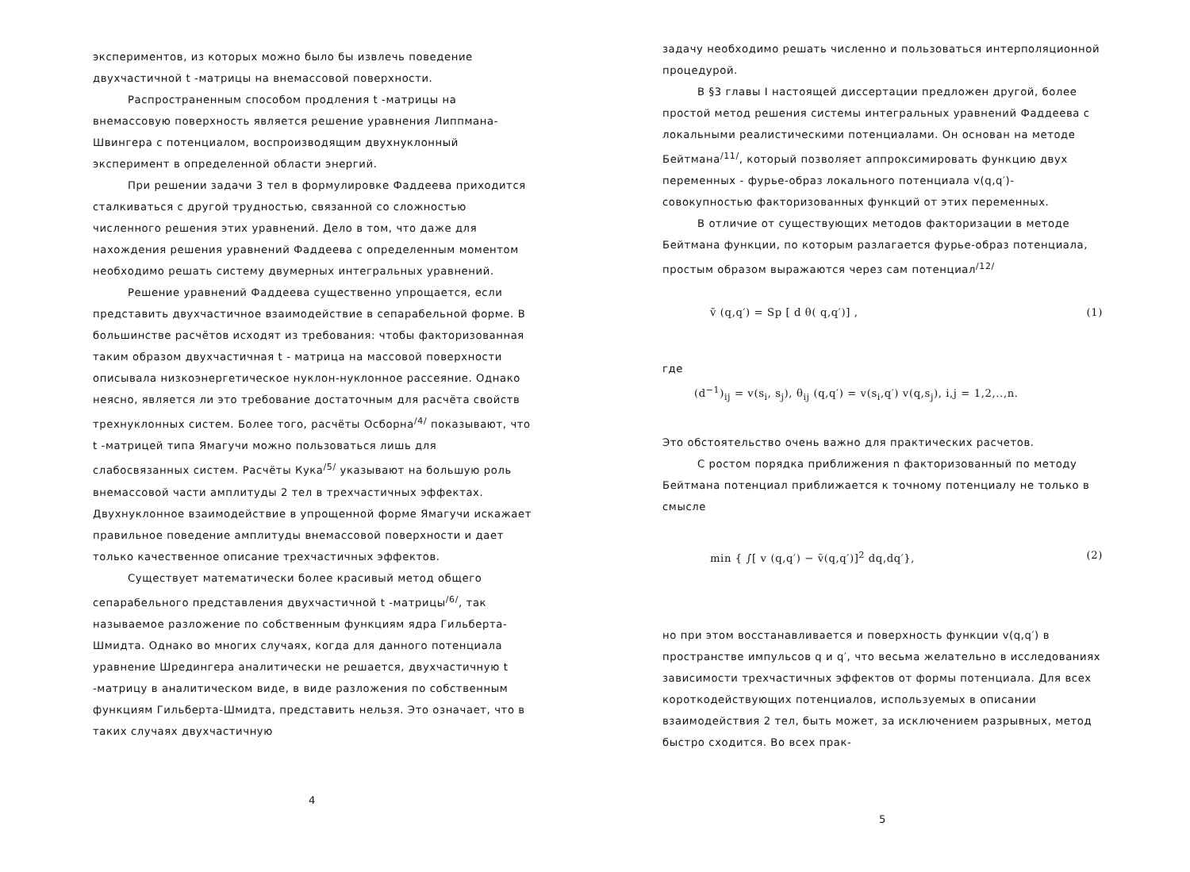экспериментов, из которых можно было бы извлечь поведение двухчастичной t -матрицы на внемассовой поверхности.
Распространенным способом продления t -матрицы на внемассовую поверхность является решение уравнения Липпмана-Швингера с потенциалом, воспроизводящим двухнуклонный эксперимент в определенной области энергий.
При решении задачи 3 тел в формулировке Фаддеева приходится сталкиваться с другой трудностью, связанной со сложностью численного решения этих уравнений. Дело в том, что даже для нахождения решения уравнений Фаддеева с определенным моментом необходимо решать систему двумерных интегральных уравнений.
Решение уравнений Фаддеева существенно упрощается, если представить двухчастичное взаимодействие в сепарабельной форме. В большинстве расчётов исходят из требования: чтобы факторизованная таким образом двухчастичная t - матрица на массовой поверхности описывала низкоэнергетическое нуклон-нуклонное рассеяние. Однако неясно, является ли это требование достаточным для расчёта свойств трехнуклонных систем. Более того, расчёты Осборна<sup>/4/</sup> показывают, что t -матрицей типа Ямагучи можно пользоваться лишь для слабосвязанных систем. Расчёты Кука<sup>/5/</sup> указывают на большую роль внемассовой части амплитуды 2 тел в трехчастичных эффектах. Двухнуклонное взаимодействие в упрощенной форме Ямагучи искажает правильное поведение амплитуды внемассовой поверхности и дает только качественное описание трехчастичных эффектов.
Существует математически более красивый метод общего сепарабельного представления двухчастичной t -матрицы<sup>/6/</sup>, так называемое разложение по собственным функциям ядра Гильберта-Шмидта. Однако во многих случаях, когда для данного потенциала уравнение Шредингера аналитически не решается, двухчастичную t -матрицу в аналитическом виде, в виде разложения по собственным функциям Гильберта-Шмидта, представить нельзя. Это означает, что в таких случаях двухчастичную
4
задачу необходимо решать численно и пользоваться интерполяционной процедурой.
В §3 главы I настоящей диссертации предложен другой, более простой метод решения системы интегральных уравнений Фаддеева с локальными реалистическими потенциалами. Он основан на методе Бейтмана<sup>/11/</sup>, который позволяет аппроксимировать функцию двух переменных - фурье-образ локального потенциала v(q,q′)-совокупностью факторизованных функций от этих переменных.
В отличие от существующих методов факторизации в методе Бейтмана функции, по которым разлагается фурье-образ потенциала, простым образом выражаются через сам потенциал<sup>/12/</sup>
ṽ (q,q′) = Sp [ d θ( q,q′)] , (1)
где
(d<sup>−1</sup>)<sub>ij</sub> = v(s<sub>i</sub>, s<sub>j</sub>), θ<sub>ij</sub> (q,q′) = v(s<sub>i</sub>,q′) v(q,s<sub>j</sub>), i,j = 1,2,..,n.
Это обстоятельство очень важно для практических расчетов.
С ростом порядка приближения n факторизованный по методу Бейтмана потенциал приближается к точному потенциалу не только в смысле
min { ∫[ v (q,q′) − ṽ(q,q′)]<sup>2</sup> dq,dq′}, (2)
но при этом восстанавливается и поверхность функции v(q,q′) в пространстве импульсов q и q′, что весьма желательно в исследованиях зависимости трехчастичных эффектов от формы потенциала. Для всех короткодействующих потенциалов, используемых в описании взаимодействия 2 тел, быть может, за исключением разрывных, метод быстро сходится. Во всех прак-
5